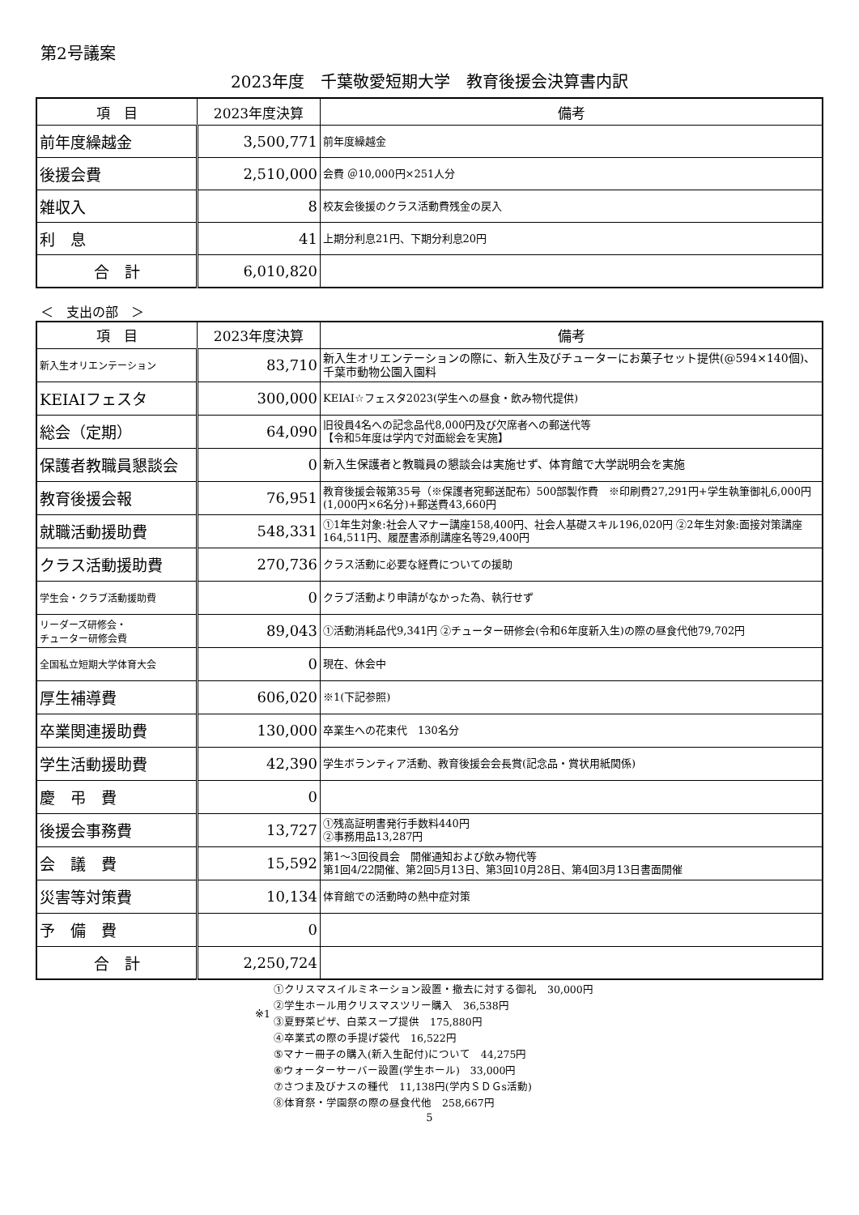第2号議案
2023年度　千葉敬愛短期大学　教育後援会決算書内訳
| 項 目 | 2023年度決算 | 備考 |
| --- | --- | --- |
| 前年度繰越金 | 3,500,771 | 前年度繰越金 |
| 後援会費 | 2,510,000 | 会費 ＠10,000円×251人分 |
| 雑収入 | 8 | 校友会後援のクラス活動費残金の戻入 |
| 利 息 | 41 | 上期分利息21円、下期分利息20円 |
| 合 計 | 6,010,820 | |
＜　支出の部　＞
| 項 目 | 2023年度決算 | 備考 |
| --- | --- | --- |
| 新入生オリエンテーション | 83,710 | 新入生オリエンテーションの際に、新入生及びチューターにお菓子セット提供(@594×140個)、千葉市動物公園入園料 |
| KEIAIフェスタ | 300,000 | KEIAI☆フェスタ2023(学生への昼食・飲み物代提供) |
| 総会（定期） | 64,090 | 旧役員4名への記念品代8,000円及び欠席者への郵送代等 【令和5年度は学内で対面総会を実施】 |
| 保護者教職員懇談会 | 0 | 新入生保護者と教職員の懇談会は実施せず、体育館で大学説明会を実施 |
| 教育後援会報 | 76,951 | 教育後援会報第35号（※保護者宛郵送配布）500部製作費 ※印刷費27,291円+学生執筆御礼6,000円(1,000円×6名分)+郵送費43,660円 |
| 就職活動援助費 | 548,331 | ①1年生対象:社会人マナー講座158,400円、社会人基礎スキル196,020円 ②2年生対象:面接対策講座164,511円、履歴書添削講座名等29,400円 |
| クラス活動援助費 | 270,736 | クラス活動に必要な経費についての援助 |
| 学生会・クラブ活動援助費 | 0 | クラブ活動より申請がなかった為、執行せず |
| リーダーズ研修会・ チューター研修会費 | 89,043 | ①活動消耗品代9,341円 ②チューター研修会(令和6年度新入生)の際の昼食代他79,702円 |
| 全国私立短期大学体育大会 | 0 | 現在、休会中 |
| 厚生補導費 | 606,020 | ※1(下記参照) |
| 卒業関連援助費 | 130,000 | 卒業生への花束代 130名分 |
| 学生活動援助費 | 42,390 | 学生ボランティア活動、教育後援会会長賞(記念品・賞状用紙関係) |
| 慶 弔 費 | 0 | |
| 後援会事務費 | 13,727 | ①残高証明書発行手数料440円 ②事務用品13,287円 |
| 会 議 費 | 15,592 | 第1～3回役員会 開催通知および飲み物代等 第1回4/22開催、第2回5月13日、第3回10月28日、第4回3月13日書面開催 |
| 災害等対策費 | 10,134 | 体育館での活動時の熱中症対策 |
| 予 備 費 | 0 | |
| 合 計 | 2,250,724 | |
※1
①クリスマスイルミネーション設置・撤去に対する御礼　30,000円
②学生ホール用クリスマスツリー購入　36,538円
③夏野菜ピザ、白菜スープ提供　175,880円
④卒業式の際の手提げ袋代　16,522円
⑤マナー冊子の購入(新入生配付)について　44,275円
⑥ウォーターサーバー設置(学生ホール)　33,000円
⑦さつま及びナスの種代　11,138円(学内ＳＤＧs活動)
⑧体育祭・学園祭の際の昼食代他　258,667円
5